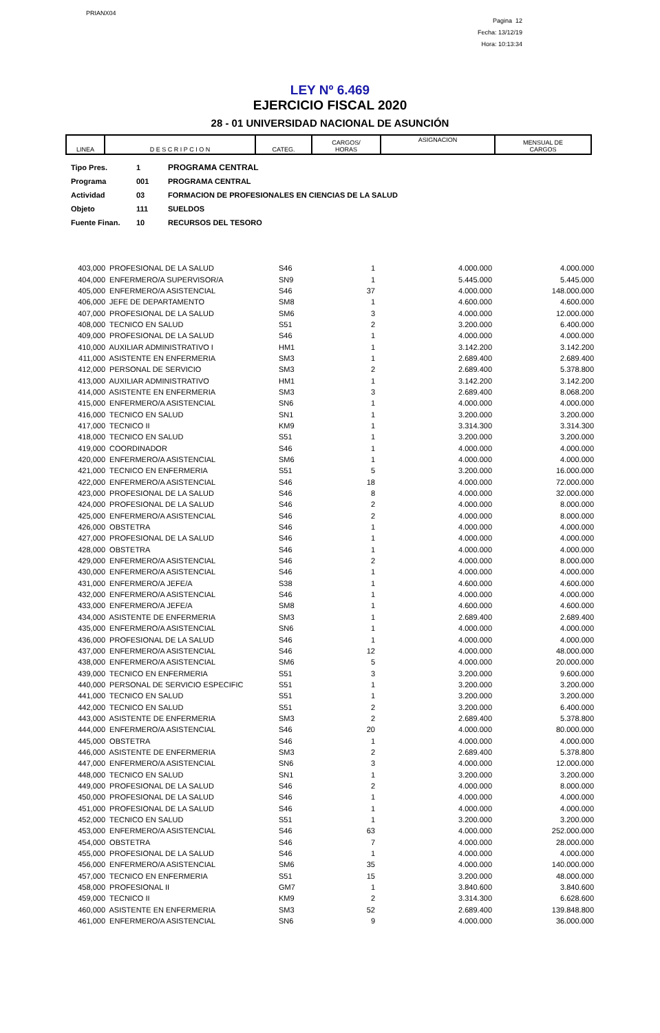PRIANX04
Pagina 12
Fecha: 13/12/19
Hora: 10:13:34
LEY Nº 6.469
EJERCICIO FISCAL 2020
28 - 01 UNIVERSIDAD NACIONAL DE ASUNCIÓN
| LINEA | D E S C R I P C I O N | CATEG. | CARGOS/ HORAS | ASIGNACION | MENSUAL DE CARGOS |
| Tipo Pres. | 1 | PROGRAMA CENTRAL |
| Programa | 001 | PROGRAMA CENTRAL |
| Actividad | 03 | FORMACION DE PROFESIONALES EN CIENCIAS DE LA SALUD |
| Objeto | 111 | SUELDOS |
| Fuente Finan. | 10 | RECURSOS DEL TESORO |
| 403,000 | PROFESIONAL DE LA SALUD | S46 | 1 | 4.000.000 | 4.000.000 |
| 404,000 | ENFERMERO/A SUPERVISOR/A | SN9 | 1 | 5.445.000 | 5.445.000 |
| 405,000 | ENFERMERO/A ASISTENCIAL | S46 | 37 | 4.000.000 | 148.000.000 |
| 406,000 | JEFE DE DEPARTAMENTO | SM8 | 1 | 4.600.000 | 4.600.000 |
| 407,000 | PROFESIONAL DE LA SALUD | SM6 | 3 | 4.000.000 | 12.000.000 |
| 408,000 | TECNICO EN SALUD | S51 | 2 | 3.200.000 | 6.400.000 |
| 409,000 | PROFESIONAL DE LA SALUD | S46 | 1 | 4.000.000 | 4.000.000 |
| 410,000 | AUXILIAR ADMINISTRATIVO I | HM1 | 1 | 3.142.200 | 3.142.200 |
| 411,000 | ASISTENTE EN ENFERMERIA | SM3 | 1 | 2.689.400 | 2.689.400 |
| 412,000 | PERSONAL DE SERVICIO | SM3 | 2 | 2.689.400 | 5.378.800 |
| 413,000 | AUXILIAR ADMINISTRATIVO | HM1 | 1 | 3.142.200 | 3.142.200 |
| 414,000 | ASISTENTE EN ENFERMERIA | SM3 | 3 | 2.689.400 | 8.068.200 |
| 415,000 | ENFERMERO/A ASISTENCIAL | SN6 | 1 | 4.000.000 | 4.000.000 |
| 416,000 | TECNICO EN SALUD | SN1 | 1 | 3.200.000 | 3.200.000 |
| 417,000 | TECNICO II | KM9 | 1 | 3.314.300 | 3.314.300 |
| 418,000 | TECNICO EN SALUD | S51 | 1 | 3.200.000 | 3.200.000 |
| 419,000 | COORDINADOR | S46 | 1 | 4.000.000 | 4.000.000 |
| 420,000 | ENFERMERO/A ASISTENCIAL | SM6 | 1 | 4.000.000 | 4.000.000 |
| 421,000 | TECNICO EN ENFERMERIA | S51 | 5 | 3.200.000 | 16.000.000 |
| 422,000 | ENFERMERO/A ASISTENCIAL | S46 | 18 | 4.000.000 | 72.000.000 |
| 423,000 | PROFESIONAL DE LA SALUD | S46 | 8 | 4.000.000 | 32.000.000 |
| 424,000 | PROFESIONAL DE LA SALUD | S46 | 2 | 4.000.000 | 8.000.000 |
| 425,000 | ENFERMERO/A ASISTENCIAL | S46 | 2 | 4.000.000 | 8.000.000 |
| 426,000 | OBSTETRA | S46 | 1 | 4.000.000 | 4.000.000 |
| 427,000 | PROFESIONAL DE LA SALUD | S46 | 1 | 4.000.000 | 4.000.000 |
| 428,000 | OBSTETRA | S46 | 1 | 4.000.000 | 4.000.000 |
| 429,000 | ENFERMERO/A ASISTENCIAL | S46 | 2 | 4.000.000 | 8.000.000 |
| 430,000 | ENFERMERO/A ASISTENCIAL | S46 | 1 | 4.000.000 | 4.000.000 |
| 431,000 | ENFERMERO/A JEFE/A | S38 | 1 | 4.600.000 | 4.600.000 |
| 432,000 | ENFERMERO/A ASISTENCIAL | S46 | 1 | 4.000.000 | 4.000.000 |
| 433,000 | ENFERMERO/A JEFE/A | SM8 | 1 | 4.600.000 | 4.600.000 |
| 434,000 | ASISTENTE DE ENFERMERIA | SM3 | 1 | 2.689.400 | 2.689.400 |
| 435,000 | ENFERMERO/A ASISTENCIAL | SN6 | 1 | 4.000.000 | 4.000.000 |
| 436,000 | PROFESIONAL DE LA SALUD | S46 | 1 | 4.000.000 | 4.000.000 |
| 437,000 | ENFERMERO/A ASISTENCIAL | S46 | 12 | 4.000.000 | 48.000.000 |
| 438,000 | ENFERMERO/A ASISTENCIAL | SM6 | 5 | 4.000.000 | 20.000.000 |
| 439,000 | TECNICO EN ENFERMERIA | S51 | 3 | 3.200.000 | 9.600.000 |
| 440,000 | PERSONAL DE SERVICIO ESPECIFIC | S51 | 1 | 3.200.000 | 3.200.000 |
| 441,000 | TECNICO EN SALUD | S51 | 1 | 3.200.000 | 3.200.000 |
| 442,000 | TECNICO EN SALUD | S51 | 2 | 3.200.000 | 6.400.000 |
| 443,000 | ASISTENTE DE ENFERMERIA | SM3 | 2 | 2.689.400 | 5.378.800 |
| 444,000 | ENFERMERO/A ASISTENCIAL | S46 | 20 | 4.000.000 | 80.000.000 |
| 445,000 | OBSTETRA | S46 | 1 | 4.000.000 | 4.000.000 |
| 446,000 | ASISTENTE DE ENFERMERIA | SM3 | 2 | 2.689.400 | 5.378.800 |
| 447,000 | ENFERMERO/A ASISTENCIAL | SN6 | 3 | 4.000.000 | 12.000.000 |
| 448,000 | TECNICO EN SALUD | SN1 | 1 | 3.200.000 | 3.200.000 |
| 449,000 | PROFESIONAL DE LA SALUD | S46 | 2 | 4.000.000 | 8.000.000 |
| 450,000 | PROFESIONAL DE LA SALUD | S46 | 1 | 4.000.000 | 4.000.000 |
| 451,000 | PROFESIONAL DE LA SALUD | S46 | 1 | 4.000.000 | 4.000.000 |
| 452,000 | TECNICO EN SALUD | S51 | 1 | 3.200.000 | 3.200.000 |
| 453,000 | ENFERMERO/A ASISTENCIAL | S46 | 63 | 4.000.000 | 252.000.000 |
| 454,000 | OBSTETRA | S46 | 7 | 4.000.000 | 28.000.000 |
| 455,000 | PROFESIONAL DE LA SALUD | S46 | 1 | 4.000.000 | 4.000.000 |
| 456,000 | ENFERMERO/A ASISTENCIAL | SM6 | 35 | 4.000.000 | 140.000.000 |
| 457,000 | TECNICO EN ENFERMERIA | S51 | 15 | 3.200.000 | 48.000.000 |
| 458,000 | PROFESIONAL II | GM7 | 1 | 3.840.600 | 3.840.600 |
| 459,000 | TECNICO II | KM9 | 2 | 3.314.300 | 6.628.600 |
| 460,000 | ASISTENTE EN ENFERMERIA | SM3 | 52 | 2.689.400 | 139.848.800 |
| 461,000 | ENFERMERO/A ASISTENCIAL | SN6 | 9 | 4.000.000 | 36.000.000 |